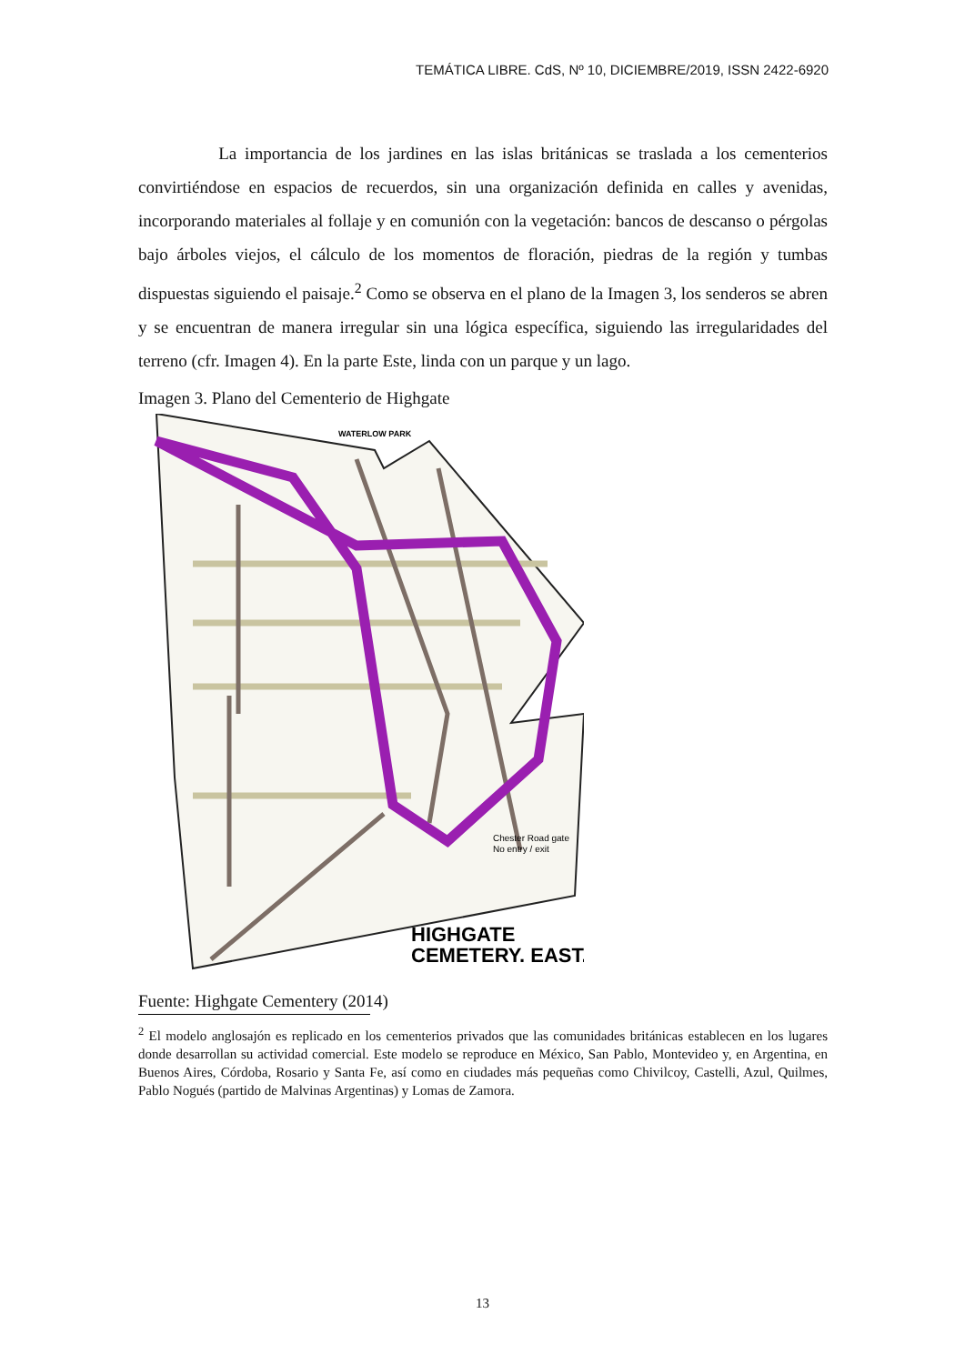TEMÁTICA LIBRE. CdS, Nº 10, DICIEMBRE/2019, ISSN 2422-6920
La importancia de los jardines en las islas británicas se traslada a los cementerios convirtiéndose en espacios de recuerdos, sin una organización definida en calles y avenidas, incorporando materiales al follaje y en comunión con la vegetación: bancos de descanso o pérgolas bajo árboles viejos, el cálculo de los momentos de floración, piedras de la región y tumbas dispuestas siguiendo el paisaje.<sup>2</sup> Como se observa en el plano de la Imagen 3, los senderos se abren y se encuentran de manera irregular sin una lógica específica, siguiendo las irregularidades del terreno (cfr. Imagen 4). En la parte Este, linda con un parque y un lago.
Imagen 3. Plano del Cementerio de Highgate
WATERLOW PARK
Chester Road gate
No entry / exit
HIGHGATE
CEMETERY. EAST.
Fuente: Highgate Cementery (2014)
<sup>2</sup> El modelo anglosajón es replicado en los cementerios privados que las comunidades británicas establecen en los lugares donde desarrollan su actividad comercial. Este modelo se reproduce en México, San Pablo, Montevideo y, en Argentina, en Buenos Aires, Córdoba, Rosario y Santa Fe, así como en ciudades más pequeñas como Chivilcoy, Castelli, Azul, Quilmes, Pablo Nogués (partido de Malvinas Argentinas) y Lomas de Zamora.
13